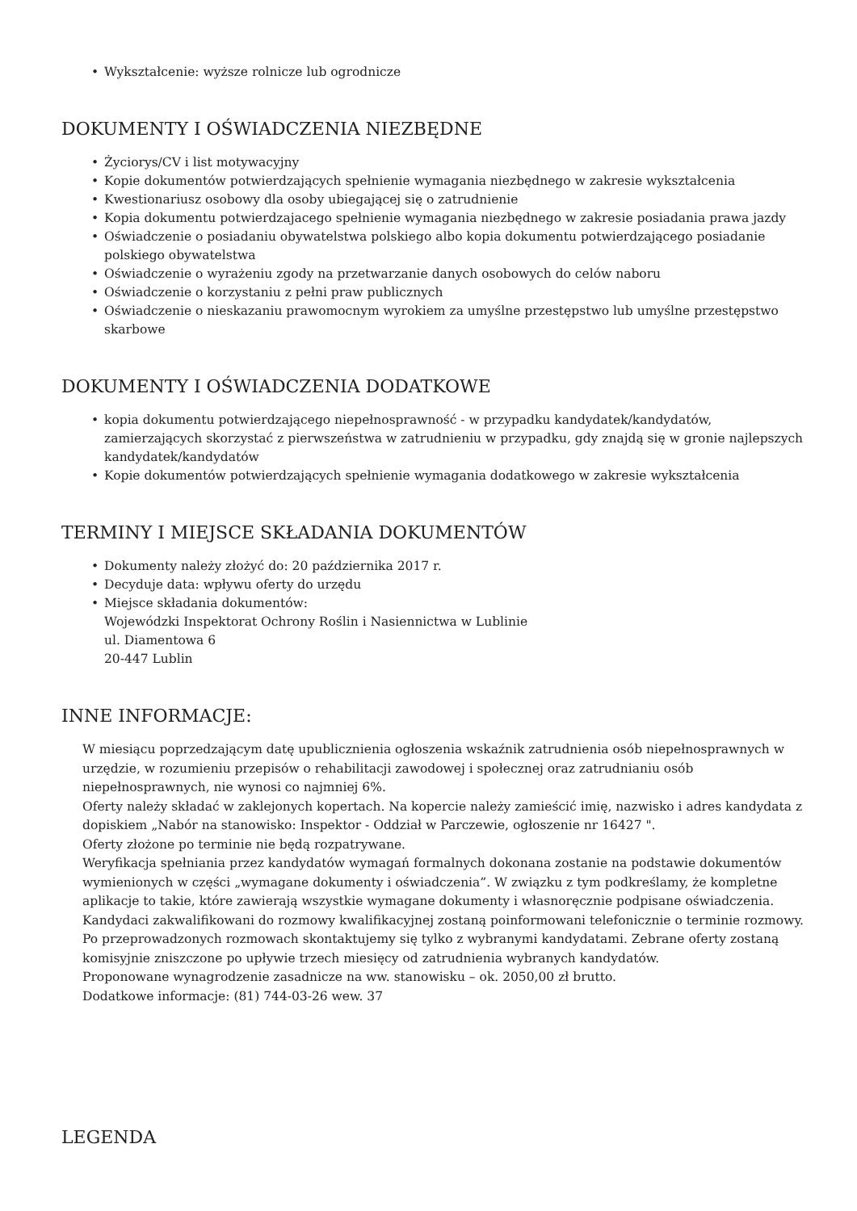• Wykształcenie: wyższe rolnicze lub ogrodnicze
DOKUMENTY I OŚWIADCZENIA NIEZBĘDNE
• Życiorys/CV i list motywacyjny
• Kopie dokumentów potwierdzających spełnienie wymagania niezbędnego w zakresie wykształcenia
• Kwestionariusz osobowy dla osoby ubiegającej się o zatrudnienie
• Kopia dokumentu potwierdzajacego spełnienie wymagania niezbędnego w zakresie posiadania prawa jazdy
• Oświadczenie o posiadaniu obywatelstwa polskiego albo kopia dokumentu potwierdzającego posiadanie polskiego obywatelstwa
• Oświadczenie o wyrażeniu zgody na przetwarzanie danych osobowych do celów naboru
• Oświadczenie o korzystaniu z pełni praw publicznych
• Oświadczenie o nieskazaniu prawomocnym wyrokiem za umyślne przestępstwo lub umyślne przestępstwo skarbowe
DOKUMENTY I OŚWIADCZENIA DODATKOWE
• kopia dokumentu potwierdzającego niepełnosprawność - w przypadku kandydatek/kandydatów, zamierzających skorzystać z pierwszeństwa w zatrudnieniu w przypadku, gdy znajdą się w gronie najlepszych kandydatek/kandydatów
• Kopie dokumentów potwierdzających spełnienie wymagania dodatkowego w zakresie wykształcenia
TERMINY I MIEJSCE SKŁADANIA DOKUMENTÓW
• Dokumenty należy złożyć do: 20 października 2017 r.
• Decyduje data: wpływu oferty do urzędu
• Miejsce składania dokumentów:
Wojewódzki Inspektorat Ochrony Roślin i Nasiennictwa w Lublinie
ul. Diamentowa 6
20-447 Lublin
INNE INFORMACJE:
W miesiącu poprzedzającym datę upublicznienia ogłoszenia wskaźnik zatrudnienia osób niepełnosprawnych w urzędzie, w rozumieniu przepisów o rehabilitacji zawodowej i społecznej oraz zatrudnianiu osób niepełnosprawnych, nie wynosi co najmniej 6%.
Oferty należy składać w zaklejonych kopertach. Na kopercie należy zamieścić imię, nazwisko i adres kandydata z dopiskiem „Nabór na stanowisko: Inspektor - Oddział w Parczewie, ogłoszenie nr 16427 ".
Oferty złożone po terminie nie będą rozpatrywane.
Weryfikacja spełniania przez kandydatów wymagań formalnych dokonana zostanie na podstawie dokumentów wymienionych w części „wymagane dokumenty i oświadczenia”. W związku z tym podkreślamy, że kompletne aplikacje to takie, które zawierają wszystkie wymagane dokumenty i własnoręcznie podpisane oświadczenia.
Kandydaci zakwalifikowani do rozmowy kwalifikacyjnej zostaną poinformowani telefonicznie o terminie rozmowy. Po przeprowadzonych rozmowach skontaktujemy się tylko z wybranymi kandydatami. Zebrane oferty zostaną komisyjnie zniszczone po upływie trzech miesięcy od zatrudnienia wybranych kandydatów.
Proponowane wynagrodzenie zasadnicze na ww. stanowisku – ok. 2050,00 zł brutto.
Dodatkowe informacje: (81) 744-03-26 wew. 37
LEGENDA